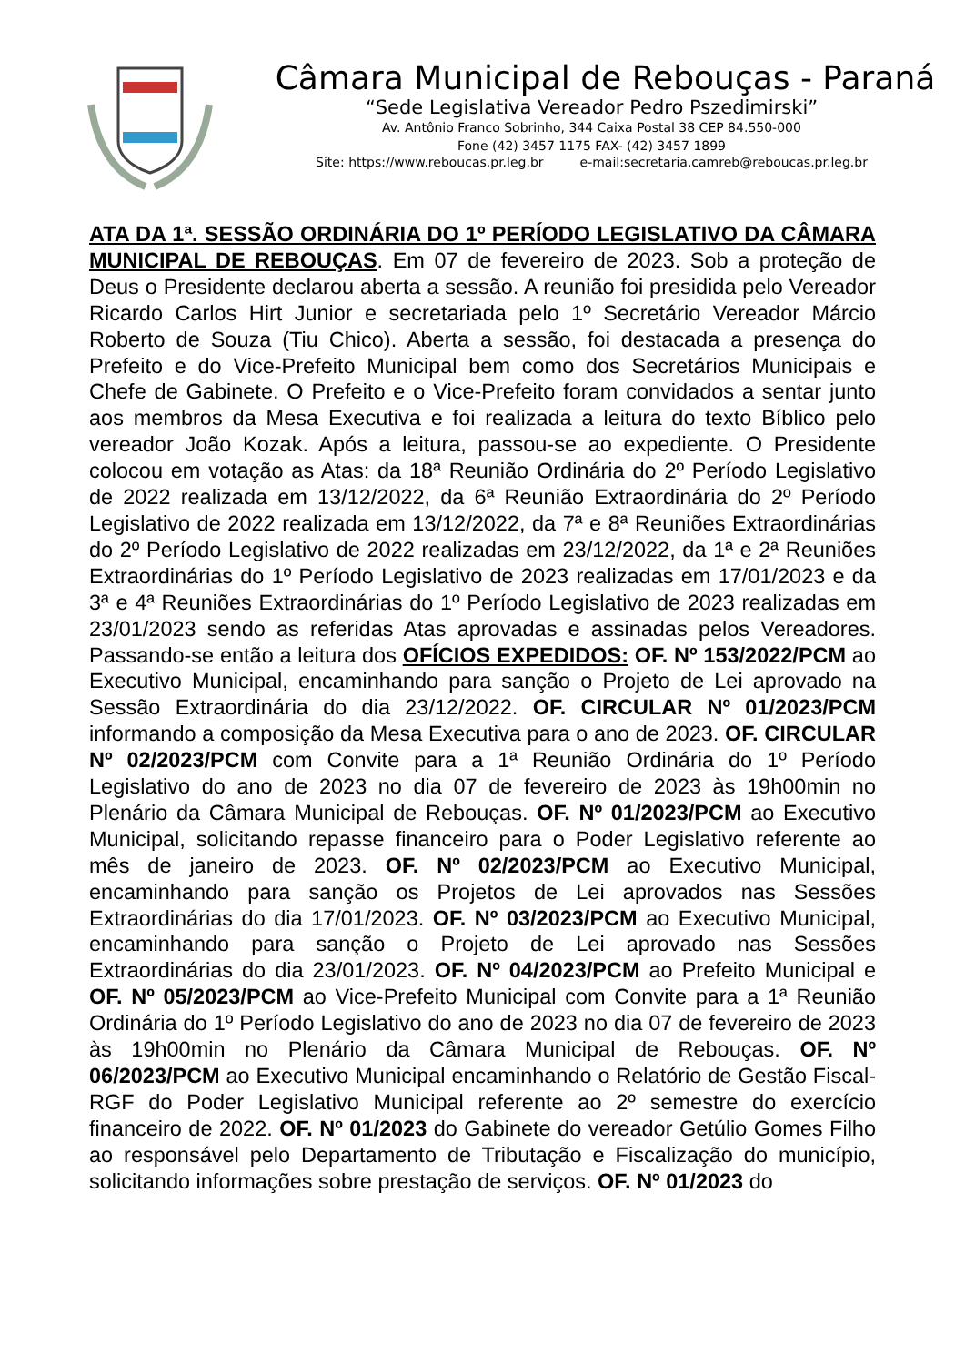Câmara Municipal de Rebouças - Paraná
“Sede Legislativa Vereador Pedro Pszedimirski”
Av. Antônio Franco Sobrinho, 344 Caixa Postal 38 CEP 84.550-000
Fone (42) 3457 1175 FAX- (42) 3457 1899
Site: https://www.reboucas.pr.leg.br e-mail:secretaria.camreb@reboucas.pr.leg.br
ATA DA 1ª. SESSÃO ORDINÁRIA DO 1º PERÍODO LEGISLATIVO DA CÂMARA MUNICIPAL DE REBOUÇAS. Em 07 de fevereiro de 2023. Sob a proteção de Deus o Presidente declarou aberta a sessão. A reunião foi presidida pelo Vereador Ricardo Carlos Hirt Junior e secretariada pelo 1º Secretário Vereador Márcio Roberto de Souza (Tiu Chico). Aberta a sessão, foi destacada a presença do Prefeito e do Vice-Prefeito Municipal bem como dos Secretários Municipais e Chefe de Gabinete. O Prefeito e o Vice-Prefeito foram convidados a sentar junto aos membros da Mesa Executiva e foi realizada a leitura do texto Bíblico pelo vereador João Kozak. Após a leitura, passou-se ao expediente. O Presidente colocou em votação as Atas: da 18ª Reunião Ordinária do 2º Período Legislativo de 2022 realizada em 13/12/2022, da 6ª Reunião Extraordinária do 2º Período Legislativo de 2022 realizada em 13/12/2022, da 7ª e 8ª Reuniões Extraordinárias do 2º Período Legislativo de 2022 realizadas em 23/12/2022, da 1ª e 2ª Reuniões Extraordinárias do 1º Período Legislativo de 2023 realizadas em 17/01/2023 e da 3ª e 4ª Reuniões Extraordinárias do 1º Período Legislativo de 2023 realizadas em 23/01/2023 sendo as referidas Atas aprovadas e assinadas pelos Vereadores. Passando-se então a leitura dos OFÍCIOS EXPEDIDOS: OF. Nº 153/2022/PCM ao Executivo Municipal, encaminhando para sanção o Projeto de Lei aprovado na Sessão Extraordinária do dia 23/12/2022. OF. CIRCULAR Nº 01/2023/PCM informando a composição da Mesa Executiva para o ano de 2023. OF. CIRCULAR Nº 02/2023/PCM com Convite para a 1ª Reunião Ordinária do 1º Período Legislativo do ano de 2023 no dia 07 de fevereiro de 2023 às 19h00min no Plenário da Câmara Municipal de Rebouças. OF. Nº 01/2023/PCM ao Executivo Municipal, solicitando repasse financeiro para o Poder Legislativo referente ao mês de janeiro de 2023. OF. Nº 02/2023/PCM ao Executivo Municipal, encaminhando para sanção os Projetos de Lei aprovados nas Sessões Extraordinárias do dia 17/01/2023. OF. Nº 03/2023/PCM ao Executivo Municipal, encaminhando para sanção o Projeto de Lei aprovado nas Sessões Extraordinárias do dia 23/01/2023. OF. Nº 04/2023/PCM ao Prefeito Municipal e OF. Nº 05/2023/PCM ao Vice-Prefeito Municipal com Convite para a 1ª Reunião Ordinária do 1º Período Legislativo do ano de 2023 no dia 07 de fevereiro de 2023 às 19h00min no Plenário da Câmara Municipal de Rebouças. OF. Nº 06/2023/PCM ao Executivo Municipal encaminhando o Relatório de Gestão Fiscal- RGF do Poder Legislativo Municipal referente ao 2º semestre do exercício financeiro de 2022. OF. Nº 01/2023 do Gabinete do vereador Getúlio Gomes Filho ao responsável pelo Departamento de Tributação e Fiscalização do município, solicitando informações sobre prestação de serviços. OF. Nº 01/2023 do